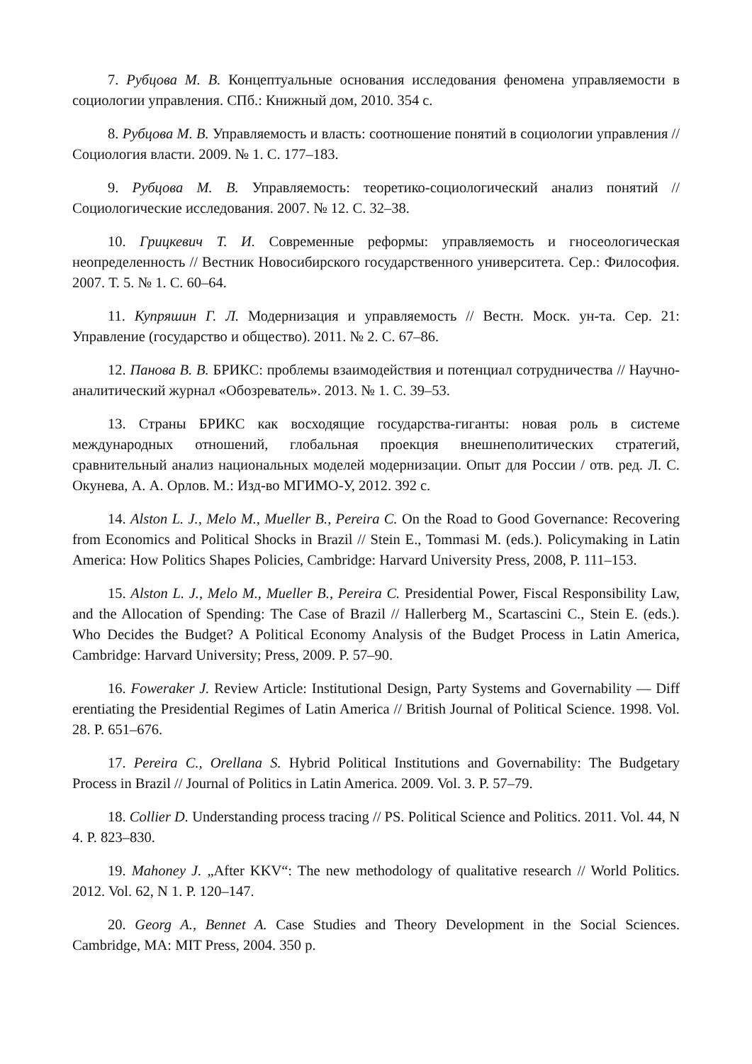7. Рубцова М. В. Концептуальные основания исследования феномена управляемости в социологии управления. СПб.: Книжный дом, 2010. 354 с.
8. Рубцова М. В. Управляемость и власть: соотношение понятий в социологии управления // Социология власти. 2009. № 1. С. 177–183.
9. Рубцова М. В. Управляемость: теоретико-социологический анализ понятий // Социологические исследования. 2007. № 12. С. 32–38.
10. Грицкевич Т. И. Современные реформы: управляемость и гносеологическая неопределенность // Вестник Новосибирского государственного университета. Сер.: Философия. 2007. Т. 5. № 1. С. 60–64.
11. Купряшин Г. Л. Модернизация и управляемость // Вестн. Моск. ун-та. Сер. 21: Управление (государство и общество). 2011. № 2. С. 67–86.
12. Панова В. В. БРИКС: проблемы взаимодействия и потенциал сотрудничества // Научно-аналитический журнал «Обозреватель». 2013. № 1. С. 39–53.
13. Страны БРИКС как восходящие государства-гиганты: новая роль в системе международных отношений, глобальная проекция внешнеполитических стратегий, сравнительный анализ национальных моделей модернизации. Опыт для России / отв. ред. Л. С. Окунева, А. А. Орлов. М.: Изд-во МГИМО-У, 2012. 392 с.
14. Alston L. J., Melo M., Mueller B., Pereira C. On the Road to Good Governance: Recovering from Economics and Political Shocks in Brazil // Stein E., Tommasi M. (eds.). Policymaking in Latin America: How Politics Shapes Policies, Cambridge: Harvard University Press, 2008, P. 111–153.
15. Alston L. J., Melo M., Mueller B., Pereira C. Presidential Power, Fiscal Responsibility Law, and the Allocation of Spending: The Case of Brazil // Hallerberg M., Scartascini C., Stein E. (eds.). Who Decides the Budget? A Political Economy Analysis of the Budget Process in Latin America, Cambridge: Harvard University; Press, 2009. P. 57–90.
16. Foweraker J. Review Article: Institutional Design, Party Systems and Governability — Diff erentiating the Presidential Regimes of Latin America // British Journal of Political Science. 1998. Vol. 28. P. 651–676.
17. Pereira C., Orellana S. Hybrid Political Institutions and Governability: The Budgetary Process in Brazil // Journal of Politics in Latin America. 2009. Vol. 3. P. 57–79.
18. Collier D. Understanding process tracing // PS. Political Science and Politics. 2011. Vol. 44, N 4. P. 823–830.
19. Mahoney J. „After KKV“: The new methodology of qualitative research // World Politics. 2012. Vol. 62, N 1. P. 120–147.
20. Georg A., Bennet A. Case Studies and Theory Development in the Social Sciences. Cambridge, MA: MIT Press, 2004. 350 p.